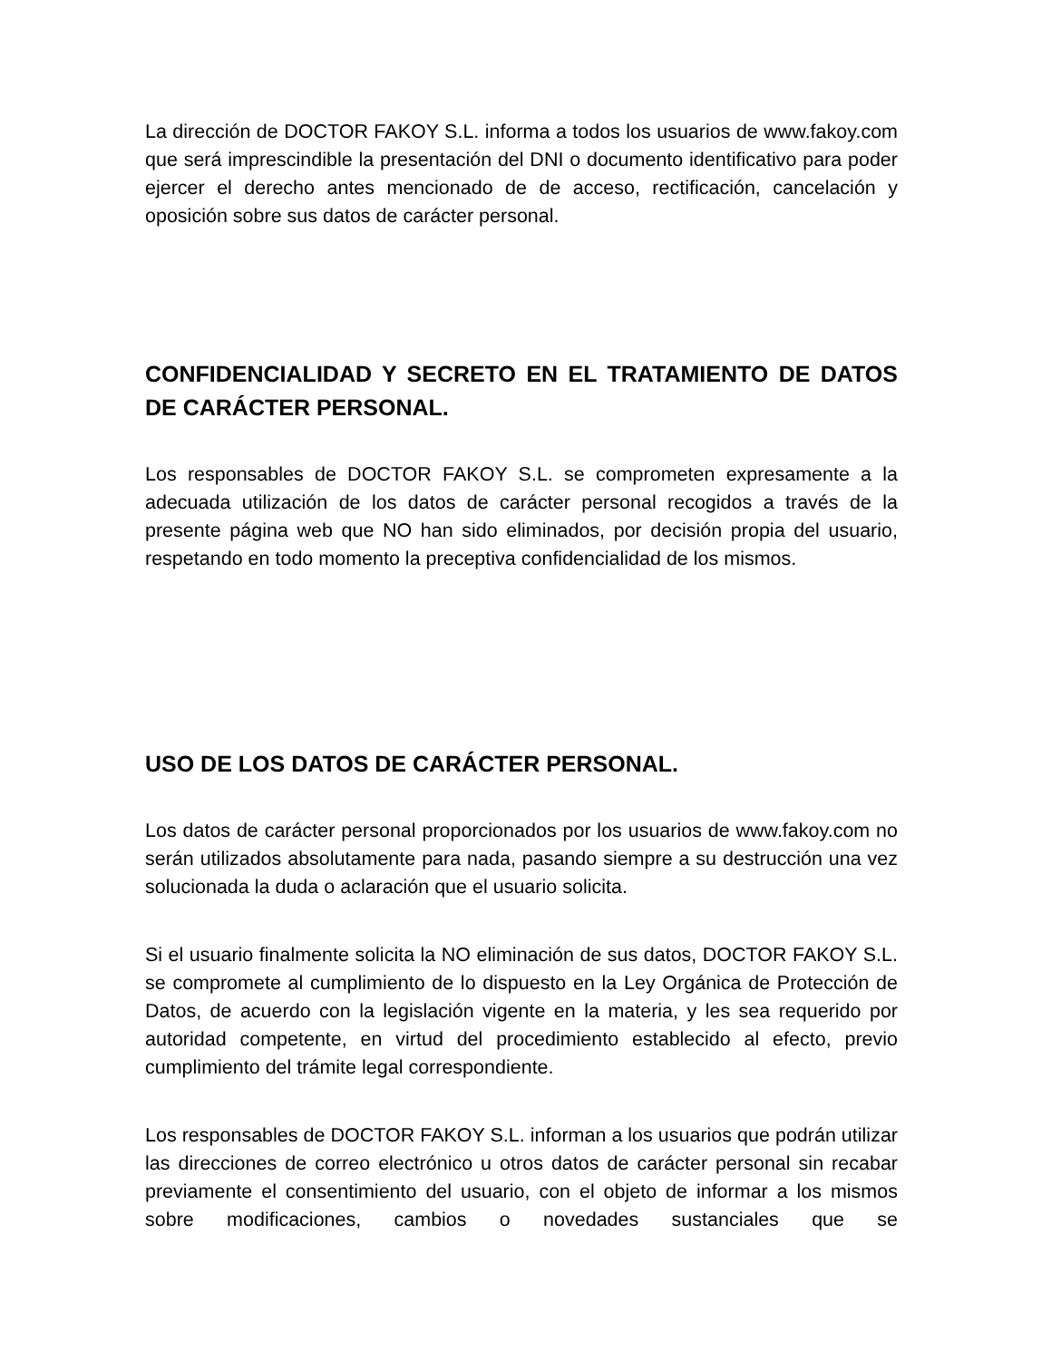La dirección de DOCTOR FAKOY S.L. informa a todos los usuarios de www.fakoy.com que será imprescindible la presentación del DNI o documento identificativo para poder ejercer el derecho antes mencionado de de acceso, rectificación, cancelación y oposición sobre sus datos de carácter personal.
CONFIDENCIALIDAD Y SECRETO EN EL TRATAMIENTO DE DATOS DE CARÁCTER PERSONAL.
Los responsables de DOCTOR FAKOY S.L. se comprometen expresamente a la adecuada utilización de los datos de carácter personal recogidos a través de la presente página web que NO han sido eliminados, por decisión propia del usuario, respetando en todo momento la preceptiva confidencialidad de los mismos.
USO DE LOS DATOS DE CARÁCTER PERSONAL.
Los datos de carácter personal proporcionados por los usuarios de www.fakoy.com no serán utilizados absolutamente para nada, pasando siempre a su destrucción una vez solucionada la duda o aclaración que el usuario solicita.
Si el usuario finalmente solicita la NO eliminación de sus datos, DOCTOR FAKOY S.L. se compromete al cumplimiento de lo dispuesto en la Ley Orgánica de Protección de Datos, de acuerdo con la legislación vigente en la materia, y les sea requerido por autoridad competente, en virtud del procedimiento establecido al efecto, previo cumplimiento del trámite legal correspondiente.
Los responsables de DOCTOR FAKOY S.L. informan a los usuarios que podrán utilizar las direcciones de correo electrónico u otros datos de carácter personal sin recabar previamente el consentimiento del usuario, con el objeto de informar a los mismos sobre modificaciones, cambios o novedades sustanciales que se